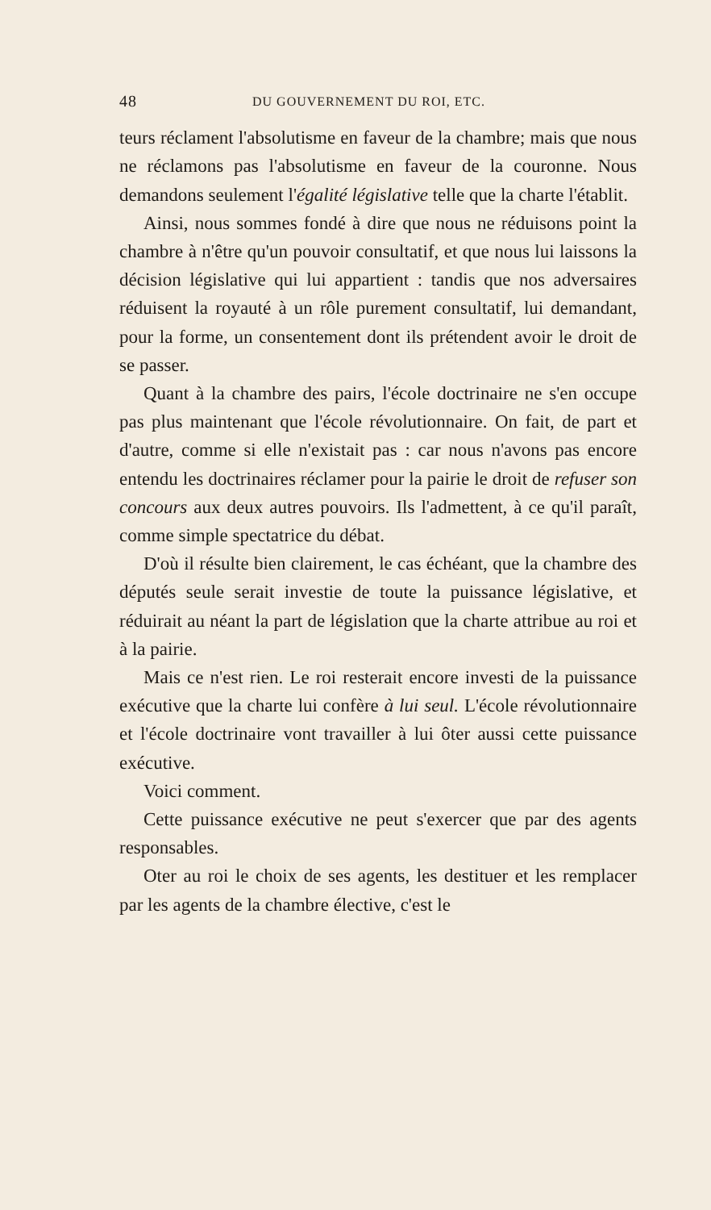48 DU GOUVERNEMENT DU ROI, ETC.
teurs réclament l'absolutisme en faveur de la chambre; mais que nous ne réclamons pas l'absolutisme en faveur de la couronne. Nous demandons seulement l'égalité législative telle que la charte l'établit.
Ainsi, nous sommes fondé à dire que nous ne réduisons point la chambre à n'être qu'un pouvoir consultatif, et que nous lui laissons la décision législative qui lui appartient : tandis que nos adversaires réduisent la royauté à un rôle purement consultatif, lui demandant, pour la forme, un consentement dont ils prétendent avoir le droit de se passer.
Quant à la chambre des pairs, l'école doctrinaire ne s'en occupe pas plus maintenant que l'école révolutionnaire. On fait, de part et d'autre, comme si elle n'existait pas : car nous n'avons pas encore entendu les doctrinaires réclamer pour la pairie le droit de refuser son concours aux deux autres pouvoirs. Ils l'admettent, à ce qu'il paraît, comme simple spectatrice du débat.
D'où il résulte bien clairement, le cas échéant, que la chambre des députés seule serait investie de toute la puissance législative, et réduirait au néant la part de législation que la charte attribue au roi et à la pairie.
Mais ce n'est rien. Le roi resterait encore investi de la puissance exécutive que la charte lui confère à lui seul. L'école révolutionnaire et l'école doctrinaire vont travailler à lui ôter aussi cette puissance exécutive.
Voici comment.
Cette puissance exécutive ne peut s'exercer que par des agents responsables.
Oter au roi le choix de ses agents, les destituer et les remplacer par les agents de la chambre élective, c'est le